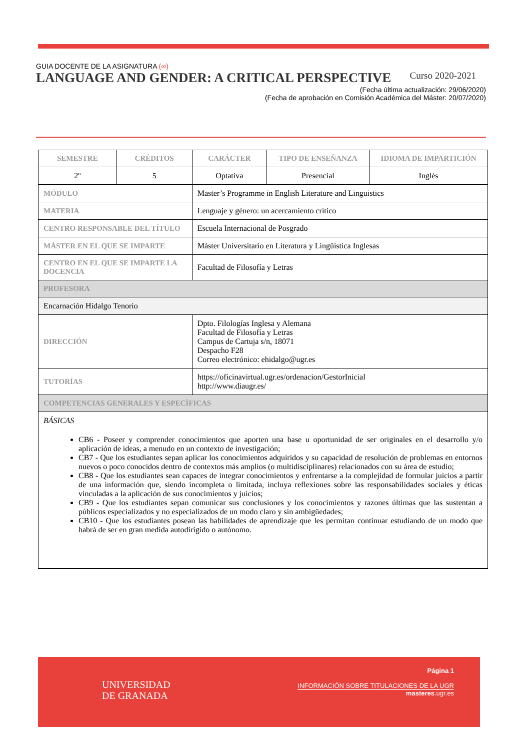GUIA DOCENTE DE LA ASIGNATURA (∞)
LANGUAGE AND GENDER: A CRITICAL PERSPECTIVE Curso 2020-2021
(Fecha última actualización: 29/06/2020)
(Fecha de aprobación en Comisión Académica del Máster: 20/07/2020)
| SEMESTRE | CRÉDITOS | CARÁCTER | TIPO DE ENSEÑANZA | IDIOMA DE IMPARTICIÓN |
| --- | --- | --- | --- | --- |
| 2º | 5 | Optativa | Presencial | Inglés |
| MÓDULO | | Master’s Programme in English Literature and Linguistics | | |
| MATERIA | | Lenguaje y género: un acercamiento crítico | | |
| CENTRO RESPONSABLE DEL TÍTULO | | Escuela Internacional de Posgrado | | |
| MÁSTER EN EL QUE SE IMPARTE | | Máster Universitario en Literatura y Lingüística Inglesas | | |
| CENTRO EN EL QUE SE IMPARTE LA DOCENCIA | | Facultad de Filosofía y Letras | | |
| PROFESORA | | | | |
| Encarnación Hidalgo Tenorio | | | | |
| DIRECCIÓN | | Dpto. Filologías Inglesa y Alemana Facultad de Filosofía y Letras Campus de Cartuja s/n, 18071 Despacho F28 Correo electrónico: ehidalgo@ugr.es | | |
| TUTORÍAS | | https://oficinavirtual.ugr.es/ordenacion/GestorInicial http://www.diaugr.es/ | | |
| COMPETENCIAS GENERALES Y ESPECÍFICAS | | | | |
| BÁSICAS CB6 - Poseer y comprender conocimientos que aporten una base u oportunidad de ser originales en el desarrollo y/o aplicación de ideas, a menudo en un contexto de investigación; CB7 - Que los estudiantes sepan aplicar los conocimientos adquiridos y su capacidad de resolución de problemas en entornos nuevos o poco conocidos dentro de contextos más amplios (o multidisciplinares) relacionados con su área de estudio; CB8 - Que los estudiantes sean capaces de integrar conocimientos y enfrentarse a la complejidad de formular juicios a partir de una información que, siendo incompleta o limitada, incluya reflexiones sobre las responsabilidades sociales y éticas vinculadas a la aplicación de sus conocimientos y juicios; CB9 - Que los estudiantes sepan comunicar sus conclusiones y los conocimientos y razones últimas que las sustentan a públicos especializados y no especializados de un modo claro y sin ambigüedades; CB10 - Que los estudiantes posean las habilidades de aprendizaje que les permitan continuar estudiando de un modo que habrá de ser en gran medida autodirigido o autónomo. | | | | |
UNIVERSIDAD
DE GRANADA
Página 1
INFORMACIÓN SOBRE TITULACIONES DE LA UGR
masteres.ugr.es